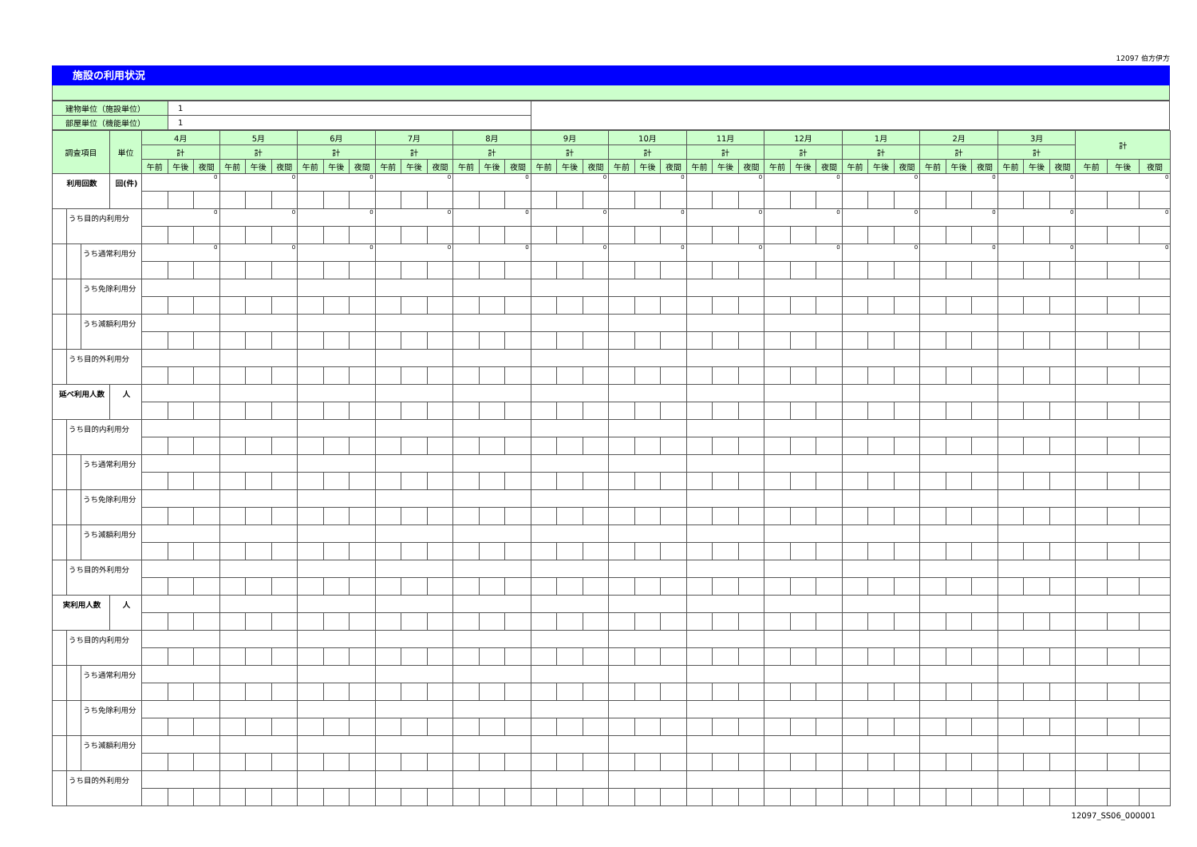12097 伯方伊方
施設の利用状況
| 建物単位（施設単位） | 1 | |
| 部屋単位（機能単位） | 1 | |
| 調査項目 | | | 単位 | 4月 | | | 5月 | | | 6月 | | | 7月 | | | 8月 | | | 9月 | | | 10月 | | | 11月 | | | 12月 | | | 1月 | | | 2月 | | | 3月 | | | 計 | | |
| --- | --- | --- | --- | --- | --- | --- | --- | --- | --- | --- | --- | --- | --- | --- | --- | --- | --- | --- | --- | --- | --- | --- | --- | --- | --- | --- | --- | --- | --- | --- | --- | --- | --- | --- | --- | --- | --- | --- | --- | --- | --- | --- |
| | | | | 計 | | | 計 | | | 計 | | | 計 | | | 計 | | | 計 | | | 計 | | | 計 | | | 計 | | | 計 | | | 計 | | | 計 | | | | | |
| | | | | 午前 | 午後 | 夜間 | 午前 | 午後 | 夜間 | 午前 | 午後 | 夜間 | 午前 | 午後 | 夜間 | 午前 | 午後 | 夜間 | 午前 | 午後 | 夜間 | 午前 | 午後 | 夜間 | 午前 | 午後 | 夜間 | 午前 | 午後 | 夜間 | 午前 | 午後 | 夜間 | 午前 | 午後 | 夜間 | 午前 | 午後 | 夜間 | 午前 | 午後 | 夜間 |
| 利用回数 | | | 回(件) | 0 | | | 0 | | | 0 | | | 0 | | | 0 | | | 0 | | | 0 | | | 0 | | | 0 | | | 0 | | | 0 | | | 0 | | | 0 | | |
| | うち目的内利用分 | | | 0 | | | 0 | | | 0 | | | 0 | | | 0 | | | 0 | | | 0 | | | 0 | | | 0 | | | 0 | | | 0 | | | 0 | | | 0 | | |
| | | うち通常利用分 | | 0 | | | 0 | | | 0 | | | 0 | | | 0 | | | 0 | | | 0 | | | 0 | | | 0 | | | 0 | | | 0 | | | 0 | | | 0 | | |
| | | うち免除利用分 | | | | | | | | | | | | | | | | | | | | | | | | | | | | | | | | | | | | | | | | |
| | | うち減額利用分 | | | | | | | | | | | | | | | | | | | | | | | | | | | | | | | | | | | | | | | | |
| | うち目的外利用分 | | | | | | | | | | | | | | | | | | | | | | | | | | | | | | | | | | | | | | | | | |
| 延べ利用人数 | | | 人 | | | | | | | | | | | | | | | | | | | | | | | | | | | | | | | | | | | | | | | |
| | うち目的内利用分 | | | | | | | | | | | | | | | | | | | | | | | | | | | | | | | | | | | | | | | | | |
| | | うち通常利用分 | | | | | | | | | | | | | | | | | | | | | | | | | | | | | | | | | | | | | | | | |
| | | うち免除利用分 | | | | | | | | | | | | | | | | | | | | | | | | | | | | | | | | | | | | | | | | |
| | | うち減額利用分 | | | | | | | | | | | | | | | | | | | | | | | | | | | | | | | | | | | | | | | | |
| | うち目的外利用分 | | | | | | | | | | | | | | | | | | | | | | | | | | | | | | | | | | | | | | | | | |
| 実利用人数 | | | 人 | | | | | | | | | | | | | | | | | | | | | | | | | | | | | | | | | | | | | | | |
| | うち目的内利用分 | | | | | | | | | | | | | | | | | | | | | | | | | | | | | | | | | | | | | | | | | |
| | | うち通常利用分 | | | | | | | | | | | | | | | | | | | | | | | | | | | | | | | | | | | | | | | | |
| | | うち免除利用分 | | | | | | | | | | | | | | | | | | | | | | | | | | | | | | | | | | | | | | | | |
| | | うち減額利用分 | | | | | | | | | | | | | | | | | | | | | | | | | | | | | | | | | | | | | | | | |
| | うち目的外利用分 | | | | | | | | | | | | | | | | | | | | | | | | | | | | | | | | | | | | | | | | | |
12097_SS06_000001